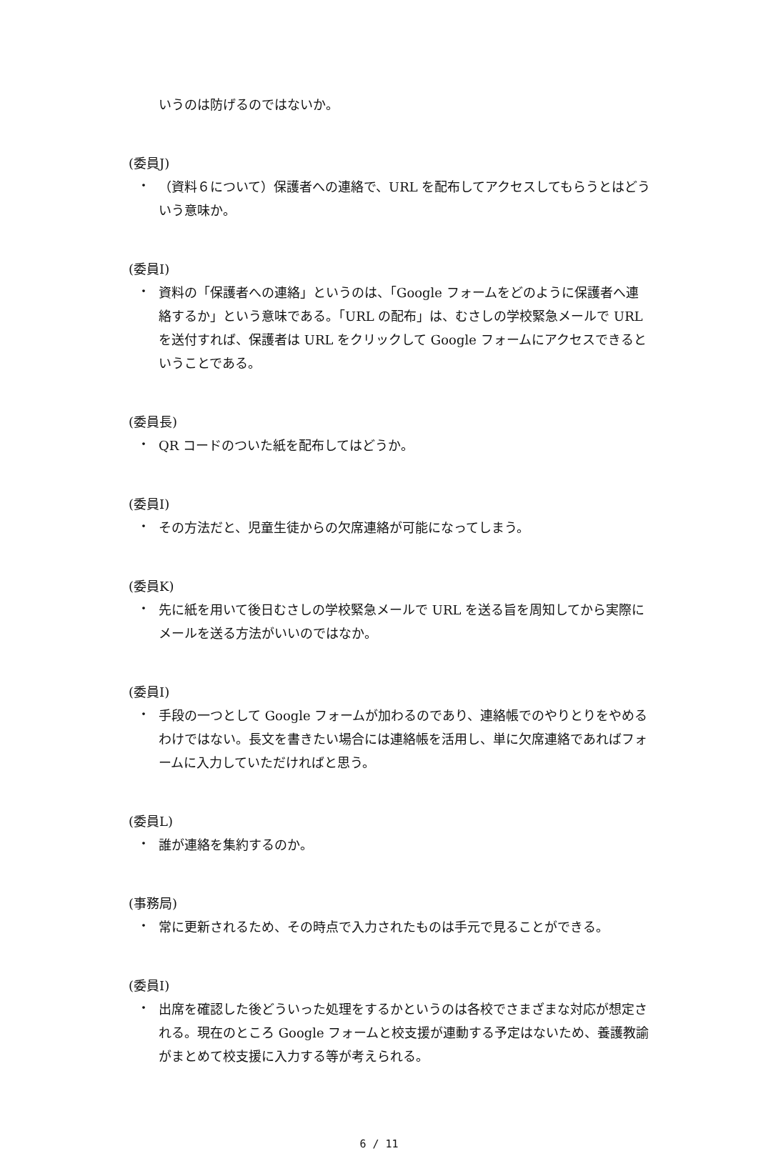いうのは防げるのではないか。
(委員J)
・
（資料６について）保護者への連絡で、URL を配布してアクセスしてもらうとはどういう意味か。
(委員I)
・
資料の「保護者への連絡」というのは、「Google フォームをどのように保護者へ連絡するか」という意味である。「URL の配布」は、むさしの学校緊急メールで URL を送付すれば、保護者は URL をクリックして Google フォームにアクセスできるということである。
(委員長)
・
QR コードのついた紙を配布してはどうか。
(委員I)
・
その方法だと、児童生徒からの欠席連絡が可能になってしまう。
(委員K)
・
先に紙を用いて後日むさしの学校緊急メールで URL を送る旨を周知してから実際にメールを送る方法がいいのではなか。
(委員I)
・
手段の一つとして Google フォームが加わるのであり、連絡帳でのやりとりをやめるわけではない。長文を書きたい場合には連絡帳を活用し、単に欠席連絡であればフォームに入力していただければと思う。
(委員L)
・
誰が連絡を集約するのか。
(事務局)
・
常に更新されるため、その時点で入力されたものは手元で見ることができる。
(委員I)
・
出席を確認した後どういった処理をするかというのは各校でさまざまな対応が想定される。現在のところ Google フォームと校支援が連動する予定はないため、養護教諭がまとめて校支援に入力する等が考えられる。
6 / 11